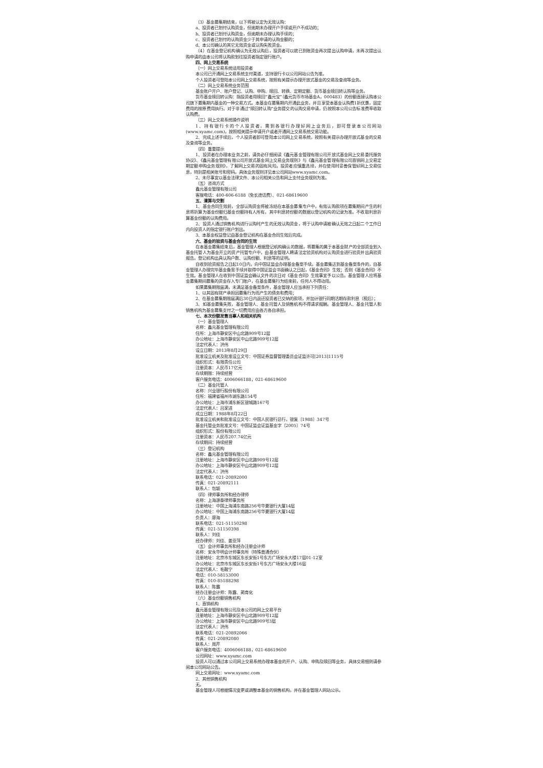（3）基金募集期结束，以下将被认定为无效认购：
a、投资者已划付认购资金，但逾期未办理开户手续或开户不成功的；
b、投资者已划付认购资金，但逾期未办理认购手续的；
c、投资者已划付的认购资金少于其申请的认购金额的；
d、本公司确认的其它无效资金或认购失败资金。
（4）在基金登记机构确认为无效认购后，投资者可以就已到账资金再次提出认购申请，未再次提出认购申请的由本公司将认购款划往投资者指定银行账户。
四、网上交易系统
（一）网上交易系统适用投资者
本公司已开通网上交易系统支付渠道，支持银行卡以公司网站公告为准。
个人投资者可登陆本公司网上交易系统，按照有关提示办理开放式基金的交易及查询等业务。
（二）网上交易系统业务范围
基金账户开户、账户登记、认购、申购、赎回、转换、定期定额、货币基金赎回转认购等业务。
货币基金赎回转认购：指投资者用赎回“鑫元宝”（鑫元货币市场基金A，000483）的份额直接认购本公司旗下募集期内基金的一种交易方式。本基金在募集期内开通此业务，并且享受本基金认购费1折优惠，固定费用的按原费用执行。对于非通过“赎回转认购”业务提交的认购交易申请，仍按照本公司公告标准费率收取认购费。
（三）网上交易系统操作说明
1、持有银行卡的个人投资者，需到各银行办理好网上业务后，即可登录本公司网站(www.xyamc.com)，按照相关提示申请开户或者开通网上交易系统交易功能。
2、完成上述手续后，个人投资者即可登陆本公司网上交易系统，按照有关提示办理开放式基金的交易及查询等业务。
（四）重要提示
1、投资者在办理本业务之前，请务必仔细阅读《鑫元基金管理有限公司开放式基金网上交易委托服务协议》、《鑫元基金管理有限公司开放式基金网上交易业务规则》与《鑫元基金管理有限公司直销网上交易定期定额申购业务规则》，了解网上交易的固有风险。投资者应慎重选择，并在使用时妥善保管好网上交易信息，特别是相关账号和密码。具体业务规则详见本公司网站www.xyamc.com。
2、未尽事宜以基金法律文件、本公司相关公告和网上支付业务规则为准。
（五）咨询方式
鑫元基金管理有限公司
客服电话：400-606-6188（免长途话费）、021-68619600
五、清算与交割
1、基金合同生效前，全部认购资金将被冻结在本基金募集专户中，有效认购款项在募集期间产生的利息将折算为基金份额归基金份额持有人所有，其中利息转份额的数据以登记机构的记录为准。不收取利息折算基金份额的认购费用。
2、投资人通过销售机构进行认购时产生的无效认购资金，将于认购申请被确认无效之日起二个工作日内向投资人的指定银行账户划出。
3、本基金权益登记由基金登记机构在基金合同生效后完成。
六、基金的验资与基金合同的生效
在本基金募集结束后，基金管理人根据登记机构确认的数据，将募集的属于本基金财产的全部资金划入基金托管人为基金开立的资产托管专户中，由基金管理人聘请法定验资机构对认购资金进行验资并出具验资报告。登记机构出具认购户数、认购份额、利息等的证明。
自收到验资报告之日起10日内，向中国证监会办理基金备案手续。基金募集达到基金备案条件的，自基金管理人办理完毕基金备案手续并取得中国证监会书面确认之日起，《基金合同》生效；否则《基金合同》不生效。基金管理人在收到中国证监会确认文件的次日对《基金合同》生效事宜予以公告。基金管理人应将基金募集期间募集的资金存入专门账户，在基金募集行为结束前，任何人不得动用。
如果募集期限届满，未满足基金备案条件，基金管理人应当承担下列责任：
1、以其固有财产承担因募集行为而产生的债务和费用；
2、在基金募集期限届满后30日内返还投资者已交纳的款项，并加计银行同期活期存款利息（税后）；
3、如基金募集失败，基金管理人、基金托管人及销售机构不得请求报酬。基金管理人、基金托管人和销售机构为基金募集支付之一切费用应由各方各自承担。
七、本次份额发售当事人和相关机构
（一）基金管理人
名称：鑫元基金管理有限公司
住所：上海市静安区中山北路909号12层
办公地址：上海市静安区中山北路909号12层
法定代表人：洪伟
设立日期：2013年8月29日
批准设立机关及批准设立文号：中国证券监督管理委员会证监许可[2013]1115号
组织形式：有限责任公司
注册资本：人民币17亿元
存续期限：持续经营
客户服务电话：4006066188，021-68619600
（二）基金托管人
名称：兴业银行股份有限公司
住所：福建省福州市湖东路154号
办公地址：上海市浦东新区银城路167号
法定代表人：吕家进
成立日期：1988年8月22日
批准设立机关和批准设立文号：中国人民银行总行，银复〔1988〕347号
基金托管业务批准文号：中国证监会证监基金字〔2005〕74号
组织形式：股份有限公司
注册资本：人民币207.74亿元
存续期间：持续经营
（三）登记机构
名称：鑫元基金管理有限公司
注册地址：上海市静安区中山北路909号12层
办公地址：上海市静安区中山北路909号12层
法定代表人：洪伟
联系电话：021-20892000
传真：021-20892111
联系人：包颖
（四）律师事务所和经办律师
名称：上海源泰律师事务所
注册地址：中国上海浦东南路256号华夏银行大厦14层
办公地址：中国上海浦东南路256号华夏银行大厦14层
负责人：廖海
联系电话：021-51150298
传真：021-51150398
联系人：刘佳
经办律师：刘佳、姜亚萍
（五）会计师事务所和经办注册会计师
名称：安永华明会计师事务所（特殊普通合伙）
注册地址：北京市东城区东长安街1号东方广场安永大楼17层01-12室
办公地址：北京市东城区东长安街1号东方广场安永大楼16层
法定代表人：毛鞍宁
电话：010-58153000
传真：010-85188298
联系人：陈露
经办注册会计师：陈露、蔺育化
（六）基金份额销售机构
1、直销机构
鑫元基金管理有限公司及本公司的网上交易平台
注册地址：上海市静安区中山北路909号12层
办公地址：上海市静安区中山北路909号3层
法定代表人：洪伟
联系电话：021-20892066
传真：021-20892080
联系人：周芹
客户服务电话：4006066188，021-68619600
公司网址：www.xyamc.com
投资人可以通过本公司网上交易系统办理本基金的开户、认购、申购及赎回等业务，具体交易细则请参阅本公司网站公告。
网上交易网址：www.xyamc.com
2、其他销售机构
无。
基金管理人可根据情况变更或调整本基金的销售机构，并在基金管理人网站公示。